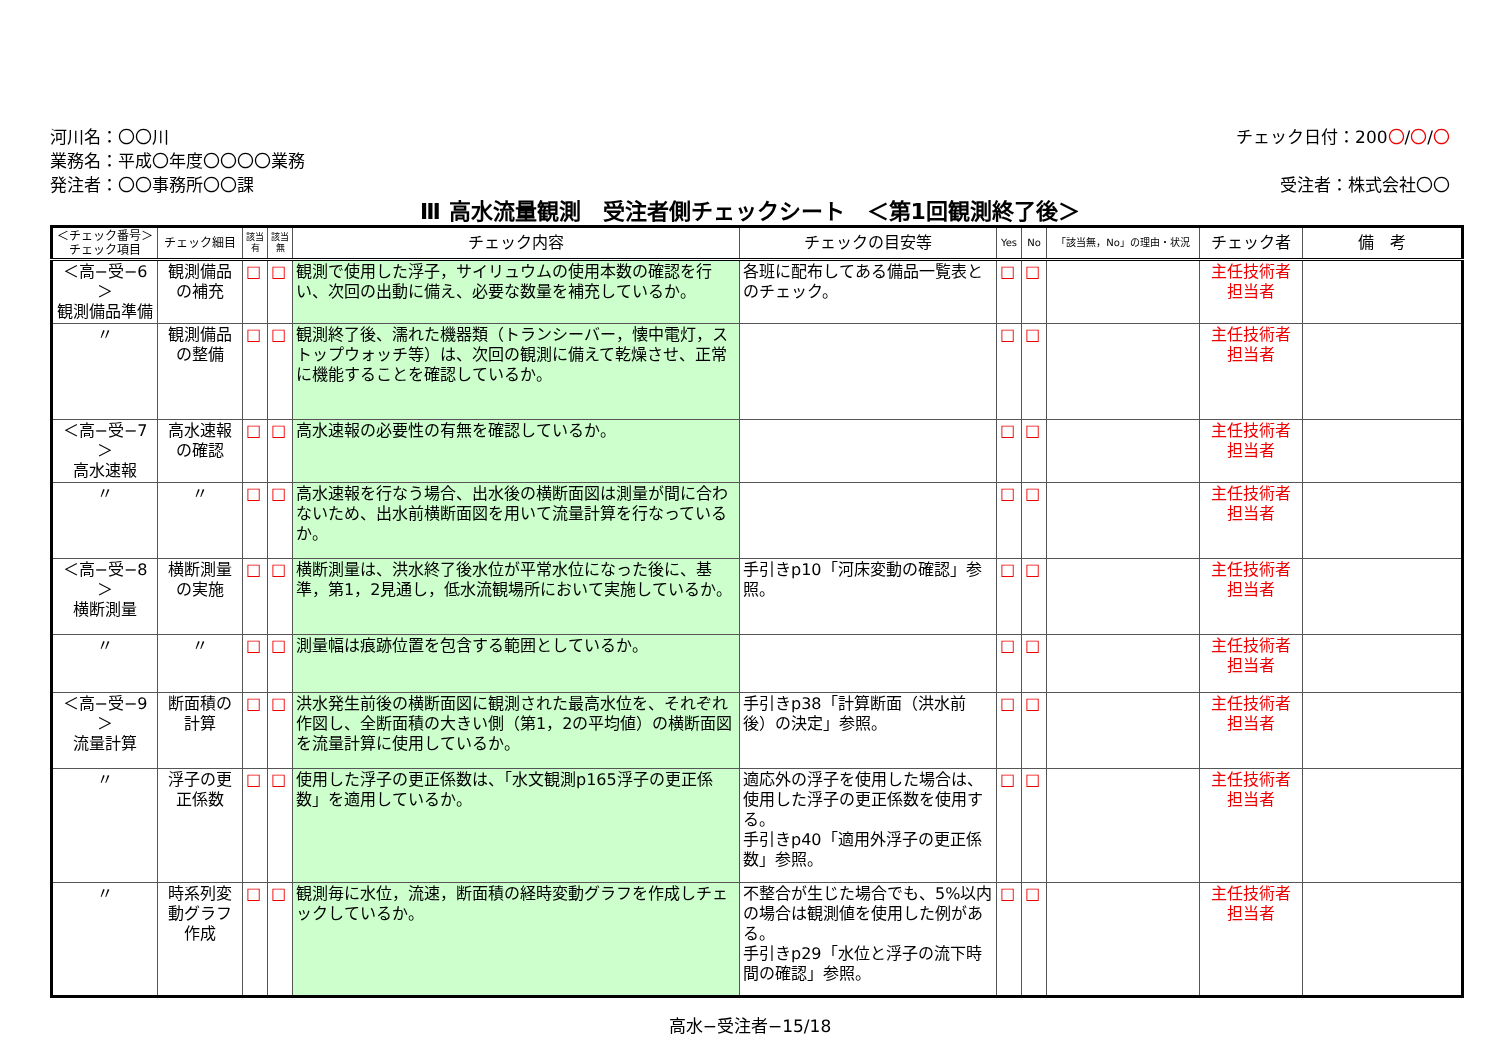河川名：〇〇川
業務名：平成〇年度〇〇〇〇業務
発注者：〇〇事務所〇〇課
チェック日付：200〇/〇/〇
受注者：株式会社〇〇
Ⅲ 高水流量観測　受注者側チェックシート　＜第1回観測終了後＞
| ＜チェック番号＞ チェック項目 | チェック細目 | 該当 有 | 該当 無 | チェック内容 | チェックの目安等 | Yes | No | 「該当無，No」の理由・状況 | チェック者 | 備 考 |
| --- | --- | --- | --- | --- | --- | --- | --- | --- | --- | --- |
| ＜高−受−6＞ 観測備品準備 | 観測備品 の補充 | □ | □ | 観測で使用した浮子，サイリュウムの使用本数の確認を行い、次回の出動に備え、必要な数量を補充しているか。 | 各班に配布してある備品一覧表とのチェック。 | □ | □ | | 主任技術者 担当者 | |
| 〃 | 観測備品 の整備 | □ | □ | 観測終了後、濡れた機器類（トランシーバー，懐中電灯，ストップウォッチ等）は、次回の観測に備えて乾燥させ、正常に機能することを確認しているか。 | | □ | □ | | 主任技術者 担当者 | |
| ＜高−受−7＞ 高水速報 | 高水速報 の確認 | □ | □ | 高水速報の必要性の有無を確認しているか。 | | □ | □ | | 主任技術者 担当者 | |
| 〃 | 〃 | □ | □ | 高水速報を行なう場合、出水後の横断面図は測量が間に合わないため、出水前横断面図を用いて流量計算を行なっているか。 | | □ | □ | | 主任技術者 担当者 | |
| ＜高−受−8＞ 横断測量 | 横断測量 の実施 | □ | □ | 横断測量は、洪水終了後水位が平常水位になった後に、基準，第1，2見通し，低水流観場所において実施しているか。 | 手引きp10「河床変動の確認」参照。 | □ | □ | | 主任技術者 担当者 | |
| 〃 | 〃 | □ | □ | 測量幅は痕跡位置を包含する範囲としているか。 | | □ | □ | | 主任技術者 担当者 | |
| ＜高−受−9＞ 流量計算 | 断面積の 計算 | □ | □ | 洪水発生前後の横断面図に観測された最高水位を、それぞれ作図し、全断面積の大きい側（第1，2の平均値）の横断面図を流量計算に使用しているか。 | 手引きp38「計算断面（洪水前後）の決定」参照。 | □ | □ | | 主任技術者 担当者 | |
| 〃 | 浮子の更 正係数 | □ | □ | 使用した浮子の更正係数は、「水文観測p165浮子の更正係数」を適用しているか。 | 適応外の浮子を使用した場合は、使用した浮子の更正係数を使用する。 手引きp40「適用外浮子の更正係数」参照。 | □ | □ | | 主任技術者 担当者 | |
| 〃 | 時系列変 動グラフ 作成 | □ | □ | 観測毎に水位，流速，断面積の経時変動グラフを作成しチェックしているか。 | 不整合が生じた場合でも、5%以内の場合は観測値を使用した例がある。 手引きp29「水位と浮子の流下時間の確認」参照。 | □ | □ | | 主任技術者 担当者 | |
高水−受注者−15/18